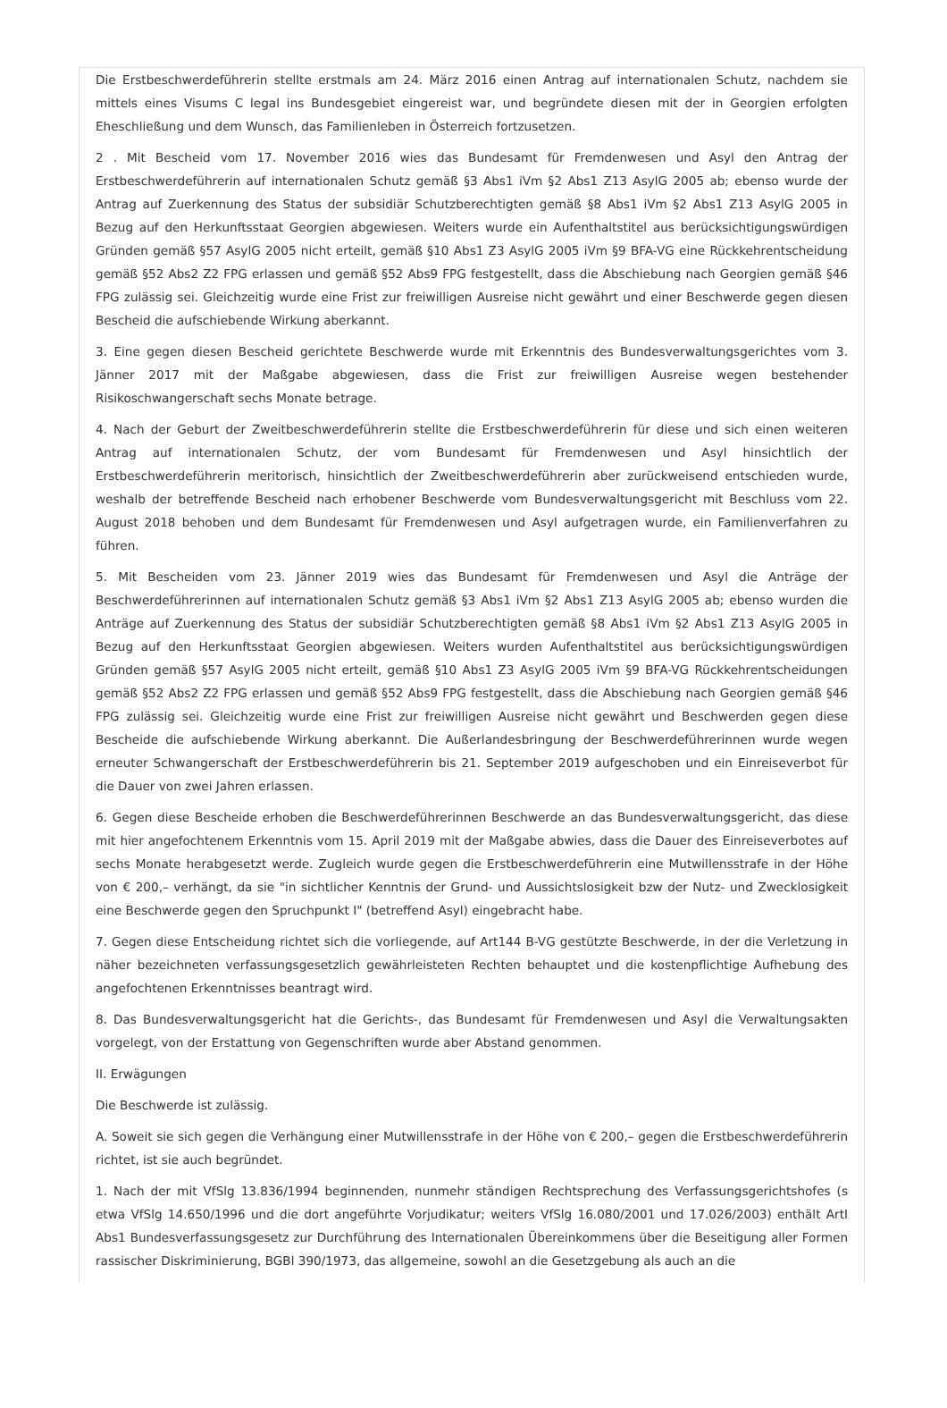Die Erstbeschwerdeführerin stellte erstmals am 24. März 2016 einen Antrag auf internationalen Schutz, nachdem sie mittels eines Visums C legal ins Bundesgebiet eingereist war, und begründete diesen mit der in Georgien erfolgten Eheschließung und dem Wunsch, das Familienleben in Österreich fortzusetzen.
2 . Mit Bescheid vom 17. November 2016 wies das Bundesamt für Fremdenwesen und Asyl den Antrag der Erstbeschwerdeführerin auf internationalen Schutz gemäß §3 Abs1 iVm §2 Abs1 Z13 AsylG 2005 ab; ebenso wurde der Antrag auf Zuerkennung des Status der subsidiär Schutzberechtigten gemäß §8 Abs1 iVm §2 Abs1 Z13 AsylG 2005 in Bezug auf den Herkunftsstaat Georgien abgewiesen. Weiters wurde ein Aufenthaltstitel aus berücksichtigungswürdigen Gründen gemäß §57 AsylG 2005 nicht erteilt, gemäß §10 Abs1 Z3 AsylG 2005 iVm §9 BFA-VG eine Rückkehrentscheidung gemäß §52 Abs2 Z2 FPG erlassen und gemäß §52 Abs9 FPG festgestellt, dass die Abschiebung nach Georgien gemäß §46 FPG zulässig sei. Gleichzeitig wurde eine Frist zur freiwilligen Ausreise nicht gewährt und einer Beschwerde gegen diesen Bescheid die aufschiebende Wirkung aberkannt.
3. Eine gegen diesen Bescheid gerichtete Beschwerde wurde mit Erkenntnis des Bundesverwaltungsgerichtes vom 3. Jänner 2017 mit der Maßgabe abgewiesen, dass die Frist zur freiwilligen Ausreise wegen bestehender Risikoschwangerschaft sechs Monate betrage.
4. Nach der Geburt der Zweitbeschwerdeführerin stellte die Erstbeschwerdeführerin für diese und sich einen weiteren Antrag auf internationalen Schutz, der vom Bundesamt für Fremdenwesen und Asyl hinsichtlich der Erstbeschwerdeführerin meritorisch, hinsichtlich der Zweitbeschwerdeführerin aber zurückweisend entschieden wurde, weshalb der betreffende Bescheid nach erhobener Beschwerde vom Bundesverwaltungsgericht mit Beschluss vom 22. August 2018 behoben und dem Bundesamt für Fremdenwesen und Asyl aufgetragen wurde, ein Familienverfahren zu führen.
5. Mit Bescheiden vom 23. Jänner 2019 wies das Bundesamt für Fremdenwesen und Asyl die Anträge der Beschwerdeführerinnen auf internationalen Schutz gemäß §3 Abs1 iVm §2 Abs1 Z13 AsylG 2005 ab; ebenso wurden die Anträge auf Zuerkennung des Status der subsidiär Schutzberechtigten gemäß §8 Abs1 iVm §2 Abs1 Z13 AsylG 2005 in Bezug auf den Herkunftsstaat Georgien abgewiesen. Weiters wurden Aufenthaltstitel aus berücksichtigungswürdigen Gründen gemäß §57 AsylG 2005 nicht erteilt, gemäß §10 Abs1 Z3 AsylG 2005 iVm §9 BFA-VG Rückkehrentscheidungen gemäß §52 Abs2 Z2 FPG erlassen und gemäß §52 Abs9 FPG festgestellt, dass die Abschiebung nach Georgien gemäß §46 FPG zulässig sei. Gleichzeitig wurde eine Frist zur freiwilligen Ausreise nicht gewährt und Beschwerden gegen diese Bescheide die aufschiebende Wirkung aberkannt. Die Außerlandesbringung der Beschwerdeführerinnen wurde wegen erneuter Schwangerschaft der Erstbeschwerdeführerin bis 21. September 2019 aufgeschoben und ein Einreiseverbot für die Dauer von zwei Jahren erlassen.
6. Gegen diese Bescheide erhoben die Beschwerdeführerinnen Beschwerde an das Bundesverwaltungsgericht, das diese mit hier angefochtenem Erkenntnis vom 15. April 2019 mit der Maßgabe abwies, dass die Dauer des Einreiseverbotes auf sechs Monate herabgesetzt werde. Zugleich wurde gegen die Erstbeschwerdeführerin eine Mutwillensstrafe in der Höhe von € 200,– verhängt, da sie "in sichtlicher Kenntnis der Grund- und Aussichtslosigkeit bzw der Nutz- und Zwecklosigkeit eine Beschwerde gegen den Spruchpunkt I" (betreffend Asyl) eingebracht habe.
7. Gegen diese Entscheidung richtet sich die vorliegende, auf Art144 B-VG gestützte Beschwerde, in der die Verletzung in näher bezeichneten verfassungsgesetzlich gewährleisteten Rechten behauptet und die kostenpflichtige Aufhebung des angefochtenen Erkenntnisses beantragt wird.
8. Das Bundesverwaltungsgericht hat die Gerichts-, das Bundesamt für Fremdenwesen und Asyl die Verwaltungsakten vorgelegt, von der Erstattung von Gegenschriften wurde aber Abstand genommen.
II. Erwägungen
Die Beschwerde ist zulässig.
A. Soweit sie sich gegen die Verhängung einer Mutwillensstrafe in der Höhe von € 200,– gegen die Erstbeschwerdeführerin richtet, ist sie auch begründet.
1. Nach der mit VfSlg 13.836/1994 beginnenden, nunmehr ständigen Rechtsprechung des Verfassungsgerichtshofes (s etwa VfSlg 14.650/1996 und die dort angeführte Vorjudikatur; weiters VfSlg 16.080/2001 und 17.026/2003) enthält ArtI Abs1 Bundesverfassungsgesetz zur Durchführung des Internationalen Übereinkommens über die Beseitigung aller Formen rassischer Diskriminierung, BGBl 390/1973, das allgemeine, sowohl an die Gesetzgebung als auch an die